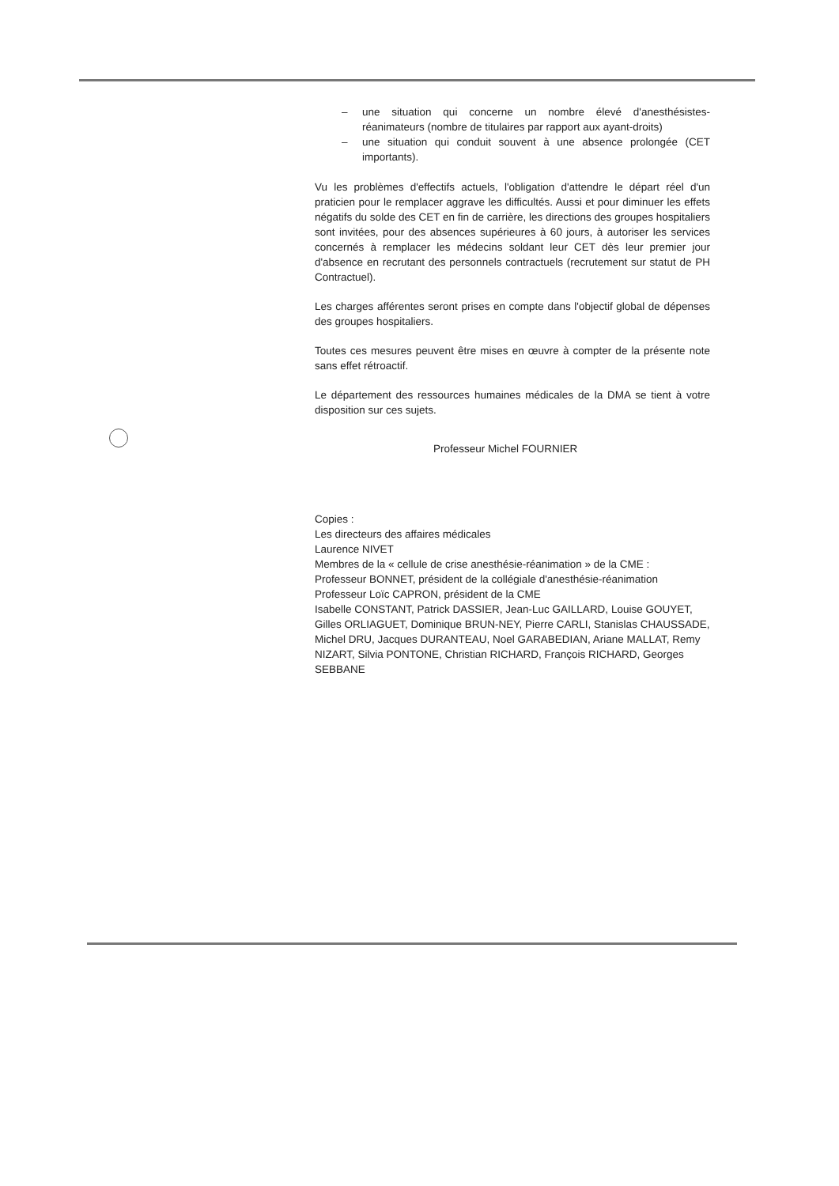– une situation qui concerne un nombre élevé d'anesthésistes-réanimateurs (nombre de titulaires par rapport aux ayant-droits)
– une situation qui conduit souvent à une absence prolongée (CET importants).
Vu les problèmes d'effectifs actuels, l'obligation d'attendre le départ réel d'un praticien pour le remplacer aggrave les difficultés. Aussi et pour diminuer les effets négatifs du solde des CET en fin de carrière, les directions des groupes hospitaliers sont invitées, pour des absences supérieures à 60 jours, à autoriser les services concernés à remplacer les médecins soldant leur CET dès leur premier jour d'absence en recrutant des personnels contractuels (recrutement sur statut de PH Contractuel).
Les charges afférentes seront prises en compte dans l'objectif global de dépenses des groupes hospitaliers.
Toutes ces mesures peuvent être mises en œuvre à compter de la présente note sans effet rétroactif.
Le département des ressources humaines médicales de la DMA se tient à votre disposition sur ces sujets.
Professeur Michel FOURNIER
Copies :
Les directeurs des affaires médicales
Laurence NIVET
Membres de la « cellule de crise anesthésie-réanimation » de la CME :
Professeur BONNET, président de la collégiale d'anesthésie-réanimation
Professeur Loïc CAPRON, président de la CME
Isabelle CONSTANT, Patrick DASSIER, Jean-Luc GAILLARD, Louise GOUYET, Gilles ORLIAGUET, Dominique BRUN-NEY, Pierre CARLI, Stanislas CHAUSSADE, Michel DRU, Jacques DURANTEAU, Noel GARABEDIAN, Ariane MALLAT, Remy NIZART, Silvia PONTONE, Christian RICHARD, François RICHARD, Georges SEBBANE